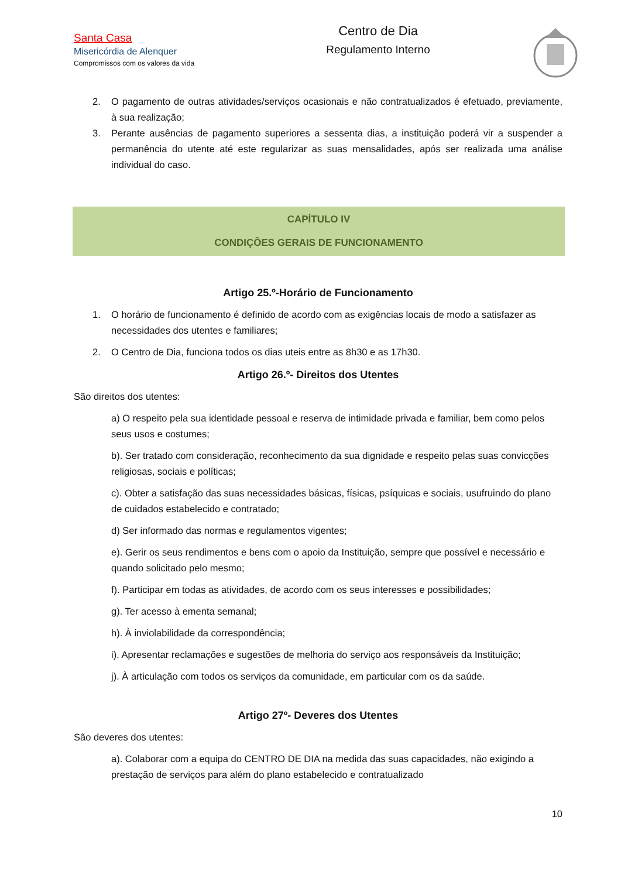Santa Casa
Misericórdia de Alenquer
Compromissos com os valores da vida
Centro de Dia
Regulamento Interno
2. O pagamento de outras atividades/serviços ocasionais e não contratualizados é efetuado, previamente, à sua realização;
3. Perante ausências de pagamento superiores a sessenta dias, a instituição poderá vir a suspender a permanência do utente até este regularizar as suas mensalidades, após ser realizada uma análise individual do caso.
CAPÍTULO IV
CONDIÇÕES GERAIS DE FUNCIONAMENTO
Artigo 25.º-Horário de Funcionamento
1. O horário de funcionamento é definido de acordo com as exigências locais de modo a satisfazer as necessidades dos utentes e familiares;
2. O Centro de Dia, funciona todos os dias uteis entre as 8h30 e as 17h30.
Artigo 26.º- Direitos dos Utentes
São direitos dos utentes:
a) O respeito pela sua identidade pessoal e reserva de intimidade privada e familiar, bem como pelos seus usos e costumes;
b). Ser tratado com consideração, reconhecimento da sua dignidade e respeito pelas suas convicções religiosas, sociais e políticas;
c). Obter a satisfação das suas necessidades básicas, físicas, psíquicas e sociais, usufruindo do plano de cuidados estabelecido e contratado;
d) Ser informado das normas e regulamentos vigentes;
e). Gerir os seus rendimentos e bens com o apoio da Instituição, sempre que possível e necessário e quando solicitado pelo mesmo;
f). Participar em todas as atividades, de acordo com os seus interesses e possibilidades;
g). Ter acesso à ementa semanal;
h). À inviolabilidade da correspondência;
i). Apresentar reclamações e sugestões de melhoria do serviço aos responsáveis da Instituição;
j). À articulação com todos os serviços da comunidade, em particular com os da saúde.
Artigo 27º- Deveres dos Utentes
São deveres dos utentes:
a). Colaborar com a equipa do CENTRO DE DIA na medida das suas capacidades, não exigindo a prestação de serviços para além do plano estabelecido e contratualizado
10